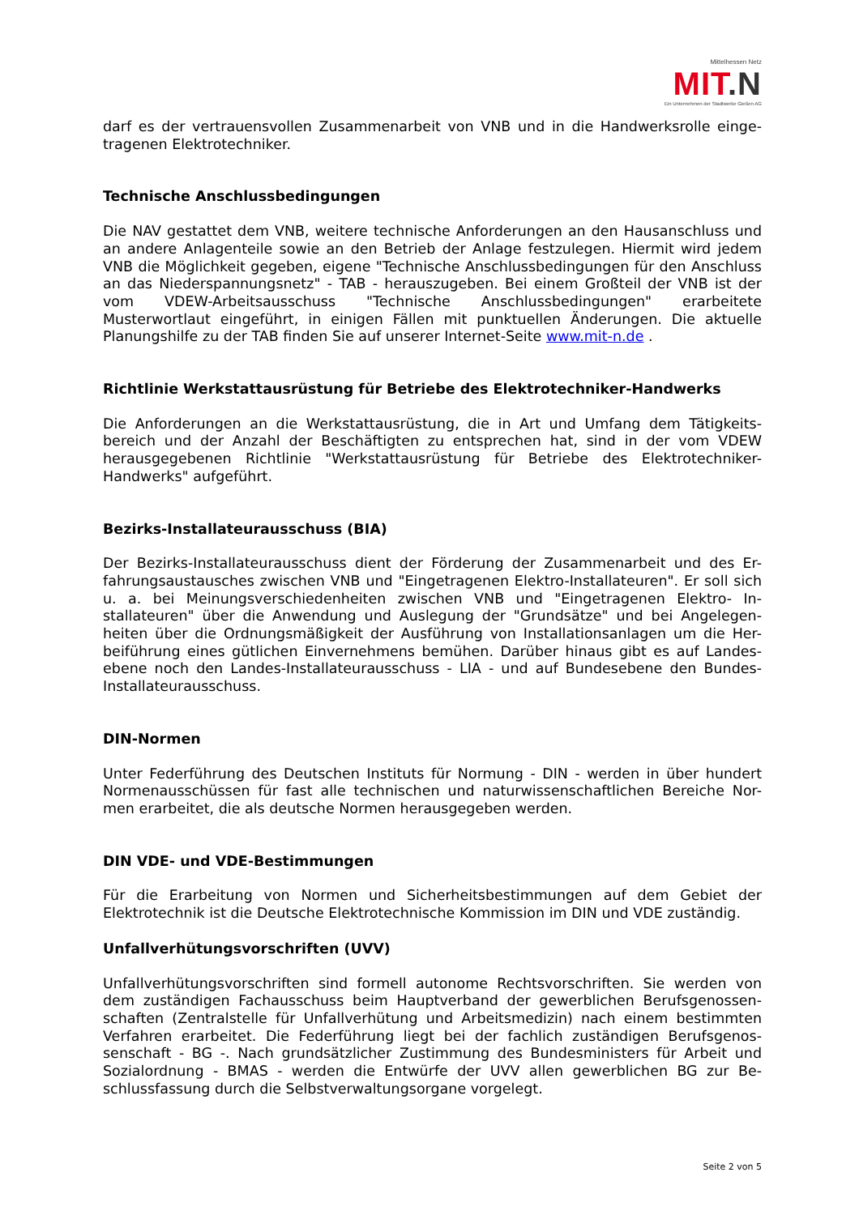Mittelhessen Netz
MIT.N
Ein Unternehmen der Stadtwerke Gießen AG
darf es der vertrauensvollen Zusammenarbeit von VNB und in die Handwerksrolle einge-tragenen Elektrotechniker.
Technische Anschlussbedingungen
Die NAV gestattet dem VNB, weitere technische Anforderungen an den Hausanschluss und an andere Anlagenteile sowie an den Betrieb der Anlage festzulegen. Hiermit wird jedem VNB die Möglichkeit gegeben, eigene "Technische Anschlussbedingungen für den Anschluss an das Niederspannungsnetz" - TAB - herauszugeben. Bei einem Großteil der VNB ist der vom VDEW-Arbeitsausschuss "Technische Anschlussbedingungen" erarbeitete Musterwortlaut eingeführt, in einigen Fällen mit punktuellen Änderungen. Die aktuelle Planungshilfe zu der TAB finden Sie auf unserer Internet-Seite www.mit-n.de .
Richtlinie Werkstattausrüstung für Betriebe des Elektrotechniker-Handwerks
Die Anforderungen an die Werkstattausrüstung, die in Art und Umfang dem Tätigkeits-bereich und der Anzahl der Beschäftigten zu entsprechen hat, sind in der vom VDEW herausgegebenen Richtlinie "Werkstattausrüstung für Betriebe des Elektrotechniker-Handwerks" aufgeführt.
Bezirks-Installateurausschuss (BIA)
Der Bezirks-Installateurausschuss dient der Förderung der Zusammenarbeit und des Er-fahrungsaustausches zwischen VNB und "Eingetragenen Elektro-Installateuren". Er soll sich u. a. bei Meinungsverschiedenheiten zwischen VNB und "Eingetragenen Elektro- In-stallateuren" über die Anwendung und Auslegung der "Grundsätze" und bei Angelegen-heiten über die Ordnungsmäßigkeit der Ausführung von Installationsanlagen um die Her-beiführung eines gütlichen Einvernehmens bemühen. Darüber hinaus gibt es auf Landes-ebene noch den Landes-Installateurausschuss - LIA - und auf Bundesebene den Bundes-Installateurausschuss.
DIN-Normen
Unter Federführung des Deutschen Instituts für Normung - DIN - werden in über hundert Normenausschüssen für fast alle technischen und naturwissenschaftlichen Bereiche Nor-men erarbeitet, die als deutsche Normen herausgegeben werden.
DIN VDE- und VDE-Bestimmungen
Für die Erarbeitung von Normen und Sicherheitsbestimmungen auf dem Gebiet der Elektrotechnik ist die Deutsche Elektrotechnische Kommission im DIN und VDE zuständig.
Unfallverhütungsvorschriften (UVV)
Unfallverhütungsvorschriften sind formell autonome Rechtsvorschriften. Sie werden von dem zuständigen Fachausschuss beim Hauptverband der gewerblichen Berufsgenossen-schaften (Zentralstelle für Unfallverhütung und Arbeitsmedizin) nach einem bestimmten Verfahren erarbeitet. Die Federführung liegt bei der fachlich zuständigen Berufsgenos-senschaft - BG -. Nach grundsätzlicher Zustimmung des Bundesministers für Arbeit und Sozialordnung - BMAS - werden die Entwürfe der UVV allen gewerblichen BG zur Be-schlussfassung durch die Selbstverwaltungsorgane vorgelegt.
Seite 2 von 5